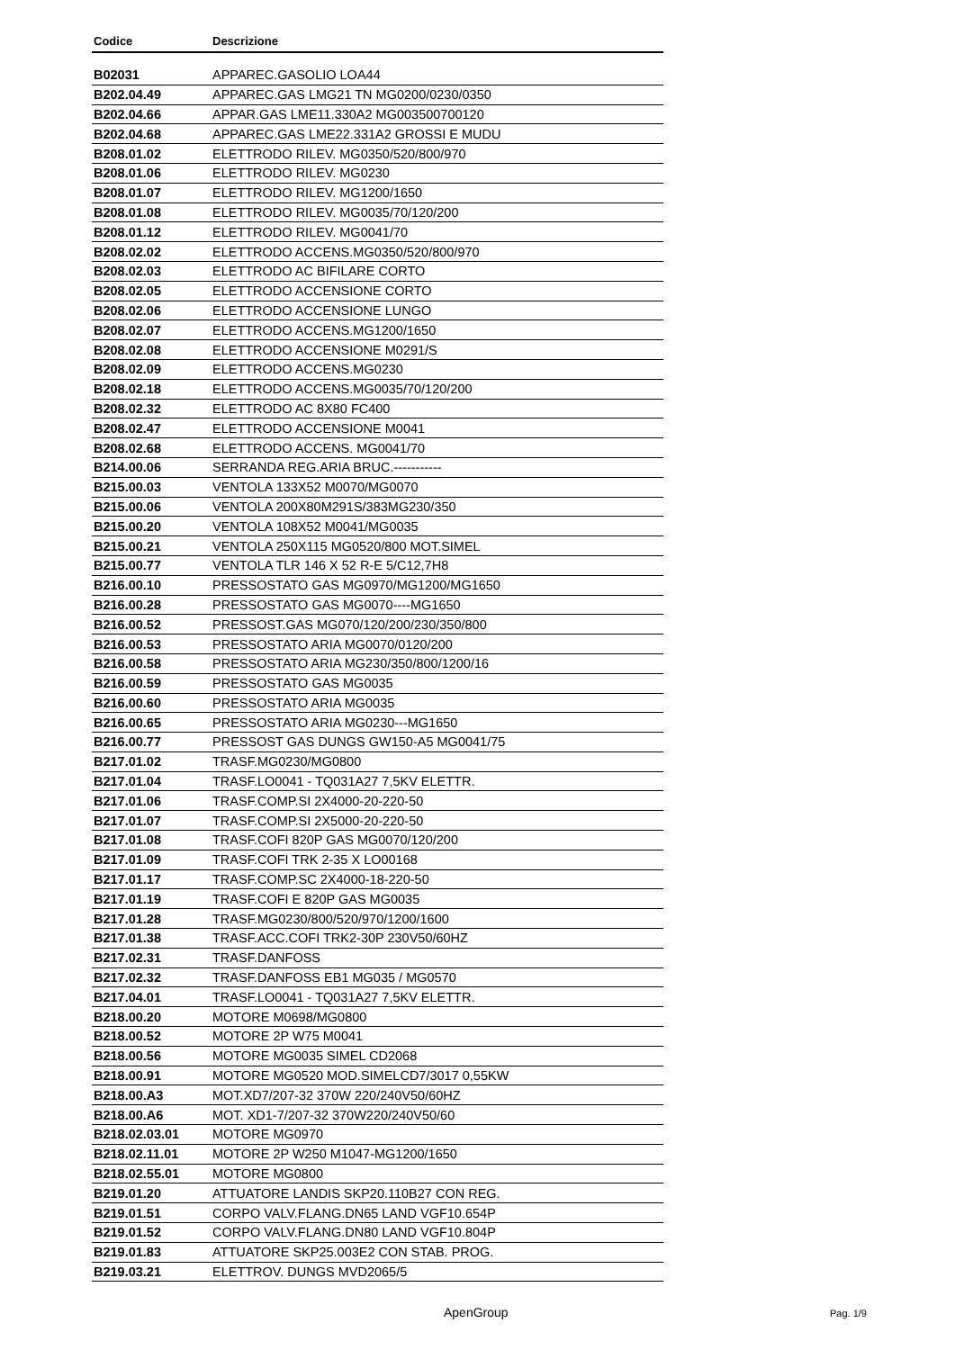| Codice | Descrizione |
| --- | --- |
| B02031 | APPAREC.GASOLIO LOA44 |
| B202.04.49 | APPAREC.GAS LMG21 TN MG0200/0230/0350 |
| B202.04.66 | APPAR.GAS LME11.330A2 MG003500700120 |
| B202.04.68 | APPAREC.GAS LME22.331A2 GROSSI E MUDU |
| B208.01.02 | ELETTRODO RILEV. MG0350/520/800/970 |
| B208.01.06 | ELETTRODO RILEV. MG0230 |
| B208.01.07 | ELETTRODO RILEV. MG1200/1650 |
| B208.01.08 | ELETTRODO RILEV. MG0035/70/120/200 |
| B208.01.12 | ELETTRODO RILEV. MG0041/70 |
| B208.02.02 | ELETTRODO ACCENS.MG0350/520/800/970 |
| B208.02.03 | ELETTRODO AC BIFILARE CORTO |
| B208.02.05 | ELETTRODO ACCENSIONE CORTO |
| B208.02.06 | ELETTRODO ACCENSIONE LUNGO |
| B208.02.07 | ELETTRODO ACCENS.MG1200/1650 |
| B208.02.08 | ELETTRODO ACCENSIONE M0291/S |
| B208.02.09 | ELETTRODO ACCENS.MG0230 |
| B208.02.18 | ELETTRODO ACCENS.MG0035/70/120/200 |
| B208.02.32 | ELETTRODO AC 8X80 FC400 |
| B208.02.47 | ELETTRODO ACCENSIONE M0041 |
| B208.02.68 | ELETTRODO ACCENS. MG0041/70 |
| B214.00.06 | SERRANDA REG.ARIA BRUC.----------- |
| B215.00.03 | VENTOLA 133X52 M0070/MG0070 |
| B215.00.06 | VENTOLA 200X80M291S/383MG230/350 |
| B215.00.20 | VENTOLA 108X52 M0041/MG0035 |
| B215.00.21 | VENTOLA 250X115 MG0520/800 MOT.SIMEL |
| B215.00.77 | VENTOLA TLR 146 X 52 R-E 5/C12,7H8 |
| B216.00.10 | PRESSOSTATO GAS MG0970/MG1200/MG1650 |
| B216.00.28 | PRESSOSTATO GAS MG0070----MG1650 |
| B216.00.52 | PRESSOST.GAS MG070/120/200/230/350/800 |
| B216.00.53 | PRESSOSTATO ARIA MG0070/0120/200 |
| B216.00.58 | PRESSOSTATO ARIA MG230/350/800/1200/16 |
| B216.00.59 | PRESSOSTATO GAS MG0035 |
| B216.00.60 | PRESSOSTATO ARIA MG0035 |
| B216.00.65 | PRESSOSTATO ARIA MG0230---MG1650 |
| B216.00.77 | PRESSOST GAS DUNGS GW150-A5 MG0041/75 |
| B217.01.02 | TRASF.MG0230/MG0800 |
| B217.01.04 | TRASF.LO0041 - TQ031A27 7,5KV ELETTR. |
| B217.01.06 | TRASF.COMP.SI 2X4000-20-220-50 |
| B217.01.07 | TRASF.COMP.SI 2X5000-20-220-50 |
| B217.01.08 | TRASF.COFI 820P GAS MG0070/120/200 |
| B217.01.09 | TRASF.COFI TRK 2-35 X LO00168 |
| B217.01.17 | TRASF.COMP.SC 2X4000-18-220-50 |
| B217.01.19 | TRASF.COFI E 820P GAS MG0035 |
| B217.01.28 | TRASF.MG0230/800/520/970/1200/1600 |
| B217.01.38 | TRASF.ACC.COFI TRK2-30P 230V50/60HZ |
| B217.02.31 | TRASF.DANFOSS |
| B217.02.32 | TRASF.DANFOSS EB1 MG035 / MG0570 |
| B217.04.01 | TRASF.LO0041 - TQ031A27 7,5KV ELETTR. |
| B218.00.20 | MOTORE M0698/MG0800 |
| B218.00.52 | MOTORE 2P W75 M0041 |
| B218.00.56 | MOTORE MG0035 SIMEL CD2068 |
| B218.00.91 | MOTORE MG0520 MOD.SIMELCD7/3017 0,55KW |
| B218.00.A3 | MOT.XD7/207-32 370W 220/240V50/60HZ |
| B218.00.A6 | MOT. XD1-7/207-32 370W220/240V50/60 |
| B218.02.03.01 | MOTORE MG0970 |
| B218.02.11.01 | MOTORE 2P W250 M1047-MG1200/1650 |
| B218.02.55.01 | MOTORE MG0800 |
| B219.01.20 | ATTUATORE LANDIS SKP20.110B27 CON REG. |
| B219.01.51 | CORPO VALV.FLANG.DN65 LAND VGF10.654P |
| B219.01.52 | CORPO VALV.FLANG.DN80 LAND VGF10.804P |
| B219.01.83 | ATTUATORE SKP25.003E2 CON STAB. PROG. |
| B219.03.21 | ELETTROV. DUNGS MVD2065/5 |
ApenGroup Pag. 1/9